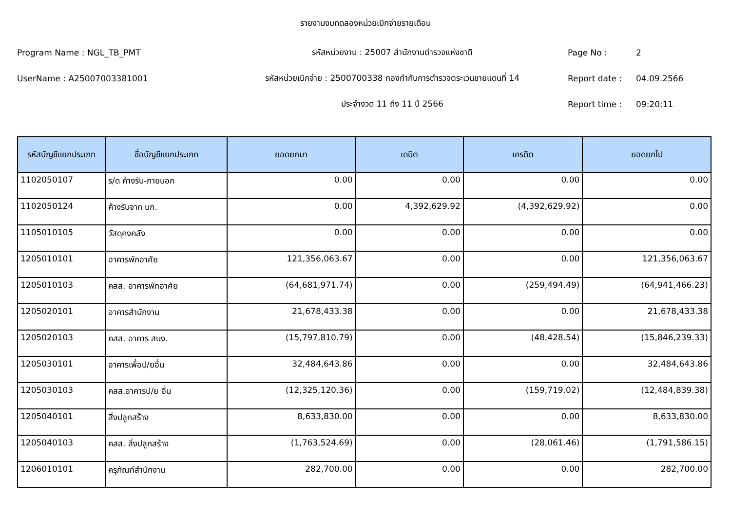รายงานงบทดลองหน่วยเบิกจ่ายรายเดือน
Program Name : NGL_TB_PMT รหัสหน่วยงาน : 25007 สำนักงานตำรวจแห่งชาติ Page No : 2
UserName : A25007003381001 รหัสหน่วยเบิกจ่าย : 2500700338 กองกำกับการตำรวจตระเวนชายแดนที่ 14 Report date : 04.09.2566
ประจำงวด 11 ถึง 11 ปี 2566 Report time : 09:20:11
| รหัสบัญชีแยกประเภท | ชื่อบัญชีแยกประเภท | ยอดยกมา | เดบิต | เครดิต | ยอดยกไป |
| --- | --- | --- | --- | --- | --- |
| 1102050107 | ร/ด ค้างรับ-ภายนอก | 0.00 | 0.00 | 0.00 | 0.00 |
| 1102050124 | ค้างรับจาก บก. | 0.00 | 4,392,629.92 | (4,392,629.92) | 0.00 |
| 1105010105 | วัสดุคงคลัง | 0.00 | 0.00 | 0.00 | 0.00 |
| 1205010101 | อาคารพักอาศัย | 121,356,063.67 | 0.00 | 0.00 | 121,356,063.67 |
| 1205010103 | คสส. อาคารพักอาศัย | (64,681,971.74) | 0.00 | (259,494.49) | (64,941,466.23) |
| 1205020101 | อาคารสำนักงาน | 21,678,433.38 | 0.00 | 0.00 | 21,678,433.38 |
| 1205020103 | คสส. อาคาร สนง. | (15,797,810.79) | 0.00 | (48,428.54) | (15,846,239.33) |
| 1205030101 | อาคารเพื่อป/ยอื่น | 32,484,643.86 | 0.00 | 0.00 | 32,484,643.86 |
| 1205030103 | คสส.อาคารป/ย อื่น | (12,325,120.36) | 0.00 | (159,719.02) | (12,484,839.38) |
| 1205040101 | สิ่งปลูกสร้าง | 8,633,830.00 | 0.00 | 0.00 | 8,633,830.00 |
| 1205040103 | คสส. สิ่งปลูกสร้าง | (1,763,524.69) | 0.00 | (28,061.46) | (1,791,586.15) |
| 1206010101 | ครุภัณฑ์สำนักงาน | 282,700.00 | 0.00 | 0.00 | 282,700.00 |